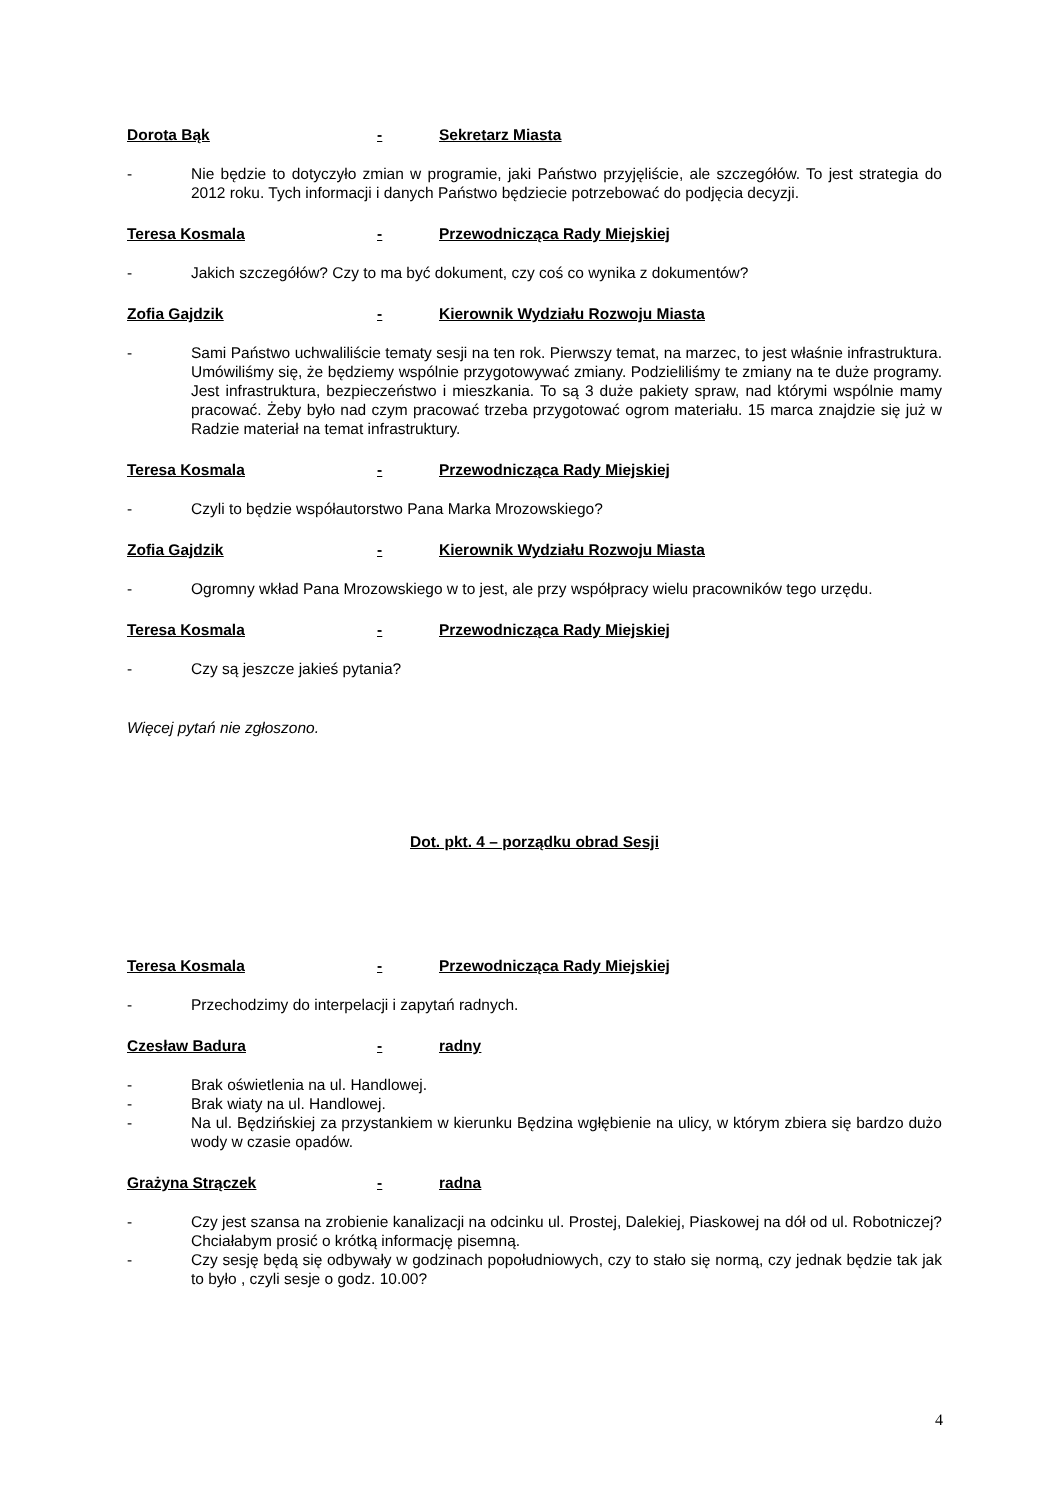Dorota Bąk - Sekretarz Miasta
- Nie będzie to dotyczyło zmian w programie, jaki Państwo przyjęliście, ale szczegółów. To jest strategia do 2012 roku. Tych informacji i danych Państwo będziecie potrzebować do podjęcia decyzji.
Teresa Kosmala - Przewodnicząca Rady Miejskiej
- Jakich szczegółów? Czy to ma być dokument, czy coś co wynika z dokumentów?
Zofia Gajdzik - Kierownik Wydziału Rozwoju Miasta
- Sami Państwo uchwaliliście tematy sesji na ten rok. Pierwszy temat, na marzec, to jest właśnie infrastruktura. Umówiliśmy się, że będziemy wspólnie przygotowywać zmiany. Podzieliliśmy te zmiany na te duże programy. Jest infrastruktura, bezpieczeństwo i mieszkania. To są 3 duże pakiety spraw, nad którymi wspólnie mamy pracować. Żeby było nad czym pracować trzeba przygotować ogrom materiału. 15 marca znajdzie się już w Radzie materiał na temat infrastruktury.
Teresa Kosmala - Przewodnicząca Rady Miejskiej
- Czyli to będzie współautorstwo Pana Marka Mrozowskiego?
Zofia Gajdzik - Kierownik Wydziału Rozwoju Miasta
- Ogromny wkład Pana Mrozowskiego w to jest, ale przy współpracy wielu pracowników tego urzędu.
Teresa Kosmala - Przewodnicząca Rady Miejskiej
- Czy są jeszcze jakieś pytania?
Więcej pytań nie zgłoszono.
Dot. pkt. 4 – porządku obrad Sesji
Teresa Kosmala - Przewodnicząca Rady Miejskiej
- Przechodzimy do interpelacji i zapytań radnych.
Czesław Badura - radny
- Brak oświetlenia na ul. Handlowej.
- Brak wiaty na ul. Handlowej.
- Na ul. Będzińskiej za przystankiem w kierunku Będzina wgłębienie na ulicy, w którym zbiera się bardzo dużo wody w czasie opadów.
Grażyna Strączek - radna
- Czy jest szansa na zrobienie kanalizacji na odcinku ul. Prostej, Dalekiej, Piaskowej na dół od ul. Robotniczej? Chciałabym prosić o krótką informację pisemną.
- Czy sesję będą się odbywały w godzinach popołudniowych, czy to stało się normą, czy jednak będzie tak jak to było , czyli sesje o godz. 10.00?
4